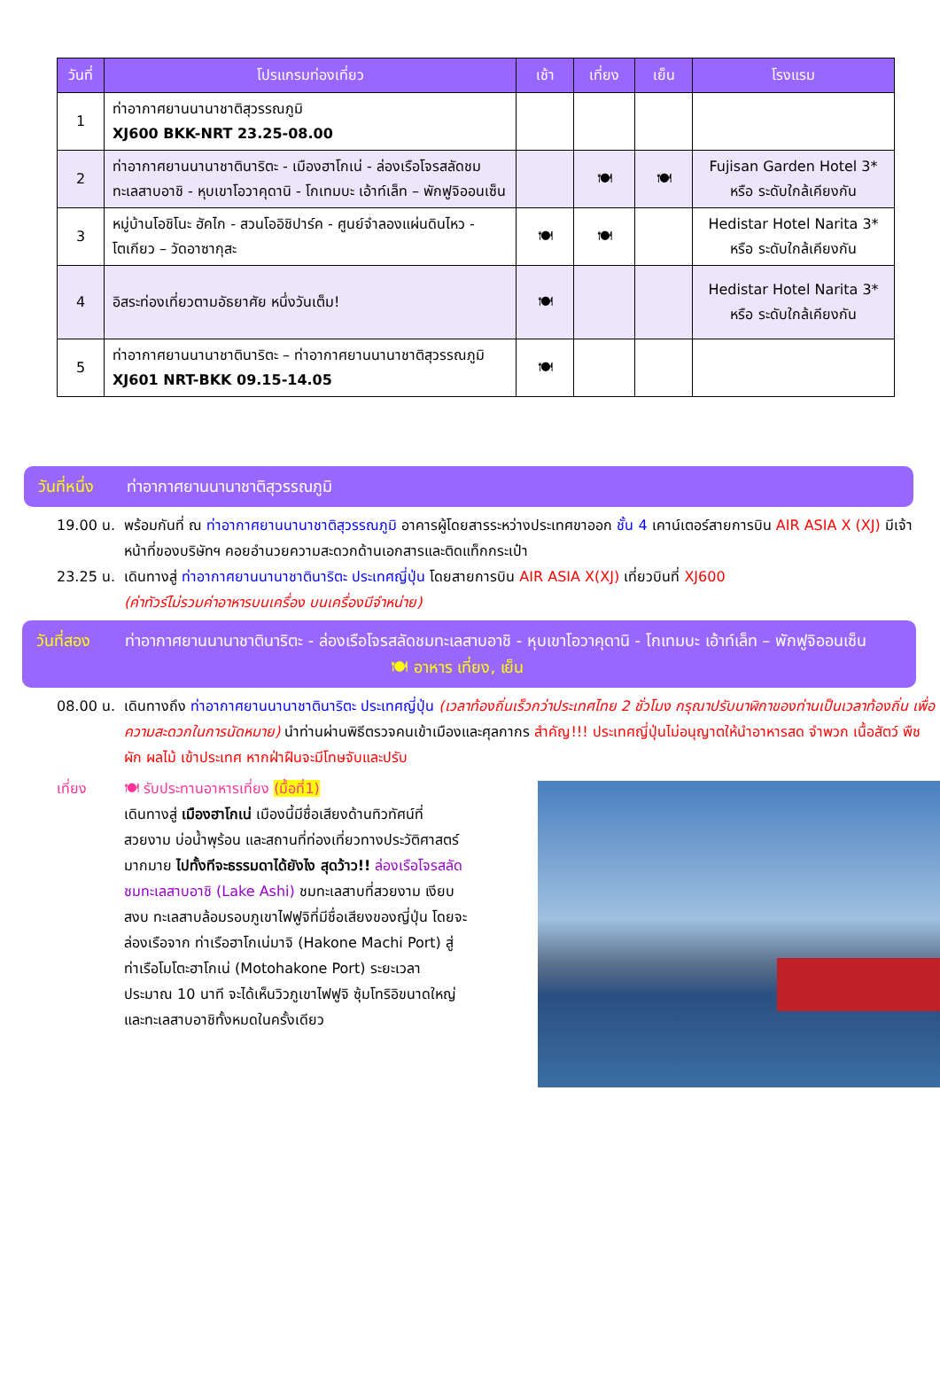| วันที่ | โปรแกรมท่องเที่ยว | เช้า | เที่ยง | เย็น | โรงแรม |
| --- | --- | --- | --- | --- | --- |
| 1 | ท่าอากาศยานนานาชาติสุวรรณภูมิ XJ600 BKK-NRT 23.25-08.00 | | | | |
| 2 | ท่าอากาศยานนานาชาตินาริตะ - เมืองฮาโกเน่ - ล่องเรือโจรสลัดชมทะเลสาบอาชิ - หุบเขาโอวาคุดานิ - โกเทมบะ เอ้าท์เล็ท – พักฟูจิออนเซ็น | | 🍽 | 🍽 | Fujisan Garden Hotel 3* หรือ ระดับใกล้เคียงกัน |
| 3 | หมู่บ้านโอชิโนะ ฮัคไก - สวนโออิชิปาร์ค - ศูนย์จำลองแผ่นดินไหว - โตเกียว – วัดอาซากุสะ | 🍽 | 🍽 | | Hedistar Hotel Narita 3* หรือ ระดับใกล้เคียงกัน |
| 4 | อิสระท่องเที่ยวตามอัธยาศัย หนึ่งวันเต็ม! | 🍽 | | | Hedistar Hotel Narita 3* หรือ ระดับใกล้เคียงกัน |
| 5 | ท่าอากาศยานนานาชาตินาริตะ – ท่าอากาศยานนานาชาติสุวรรณภูมิ XJ601 NRT-BKK 09.15-14.05 | 🍽 | | | |
วันที่หนึ่ง ท่าอากาศยานนานาชาติสุวรรณภูมิ
19.00 น. พร้อมกันที่ ณ ท่าอากาศยานนานาชาติสุวรรณภูมิ อาคารผู้โดยสารระหว่างประเทศขาออก ชั้น 4 เคาน์เตอร์สายการบิน AIR ASIA X (XJ) มีเจ้าหน้าที่ของบริษัทฯ คอยอำนวยความสะดวกด้านเอกสารและติดแท็กกระเป๋า
23.25 น. เดินทางสู่ ท่าอากาศยานนานาชาตินาริตะ ประเทศญี่ปุ่น โดยสายการบิน AIR ASIA X(XJ) เที่ยวบินที่ XJ600
(ค่าทัวร์ไม่รวมค่าอาหารบนเครื่อง บนเครื่องมีจำหน่าย)
วันที่สอง ท่าอากาศยานนานาชาตินาริตะ - ล่องเรือโจรสลัดชมทะเลสาบอาชิ - หุบเขาโอวาคุดานิ - โกเทมบะ เอ้าท์เล็ท – พักฟูจิออนเซ็น 🍽 อาหาร เที่ยง, เย็น
08.00 น. เดินทางถึง ท่าอากาศยานนานาชาตินาริตะ ประเทศญี่ปุ่น (เวลาท้องถิ่นเร็วกว่าประเทศไทย 2 ชั่วโมง กรุณาปรับนาฬิกาของท่านเป็นเวลาท้องถิ่น เพื่อความสะดวกในการนัดหมาย) นำท่านผ่านพิธีตรวจคนเข้าเมืองและศุลกากร สำคัญ!!! ประเทศญี่ปุ่นไม่อนุญาตให้นำอาหารสด จำพวก เนื้อสัตว์ พืช ผัก ผลไม้ เข้าประเทศ หากฝ่าฝืนจะมีโทษจับและปรับ
เที่ยง 🍽 รับประทานอาหารเที่ยง (มื้อที่1)
เดินทางสู่ เมืองฮาโกเน่ เมืองนี้มีชื่อเสียงด้านทิวทัศน์ที่สวยงาม บ่อน้ำพุร้อน และสถานที่ท่องเที่ยวทางประวัติศาสตร์มากมาย ไปทั้งทีจะธรรมดาได้ยังไง สุดว้าว!! ล่องเรือโจรสลัดชมทะเลสาบอาชิ (Lake Ashi) ชมทะเลสาบที่สวยงาม เงียบสงบ ทะเลสาบล้อมรอบภูเขาไฟฟูจิที่มีชื่อเสียงของญี่ปุ่น โดยจะล่องเรือจาก ท่าเรือฮาโกเน่มาจิ (Hakone Machi Port) สู่ ท่าเรือโมโตะฮาโกเน่ (Motohakone Port) ระยะเวลาประมาณ 10 นาที จะได้เห็นวิวภูเขาไฟฟูจิ ซุ้มโทริอิขนาดใหญ่ และทะเลสาบอาชิทั้งหมดในครั้งเดียว